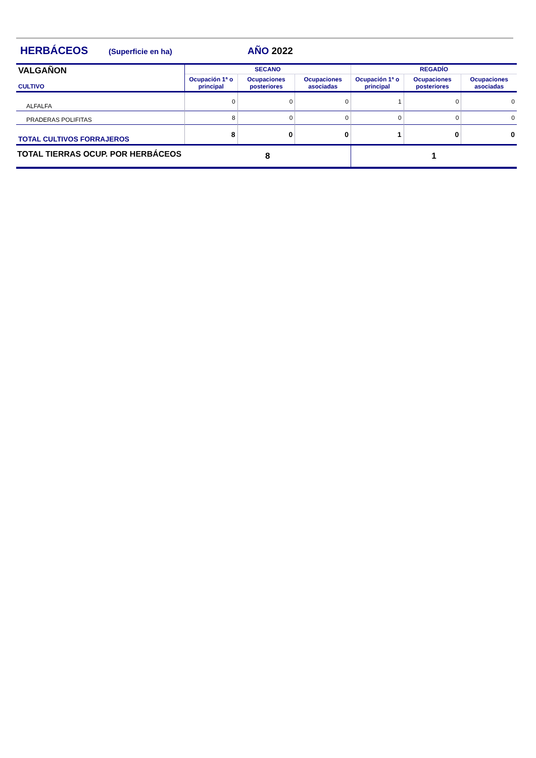HERBÁCEOS (Superficie en ha) AÑO 2022
| VALGAÑON CULTIVO | SECANO | | | REGADÍO | | |
| --- | --- | --- | --- | --- | --- | --- |
| | Ocupación 1ª o principal | Ocupaciones posteriores | Ocupaciones asociadas | Ocupación 1ª o principal | Ocupaciones posteriores | Ocupaciones asociadas |
| ALFALFA | 0 | 0 | 0 | 1 | 0 | 0 |
| PRADERAS POLIFITAS | 8 | 0 | 0 | 0 | 0 | 0 |
| TOTAL CULTIVOS FORRAJEROS | 8 | 0 | 0 | 1 | 0 | 0 |
| TOTAL TIERRAS OCUP. POR HERBÁCEOS | 8 | | | 1 | | |